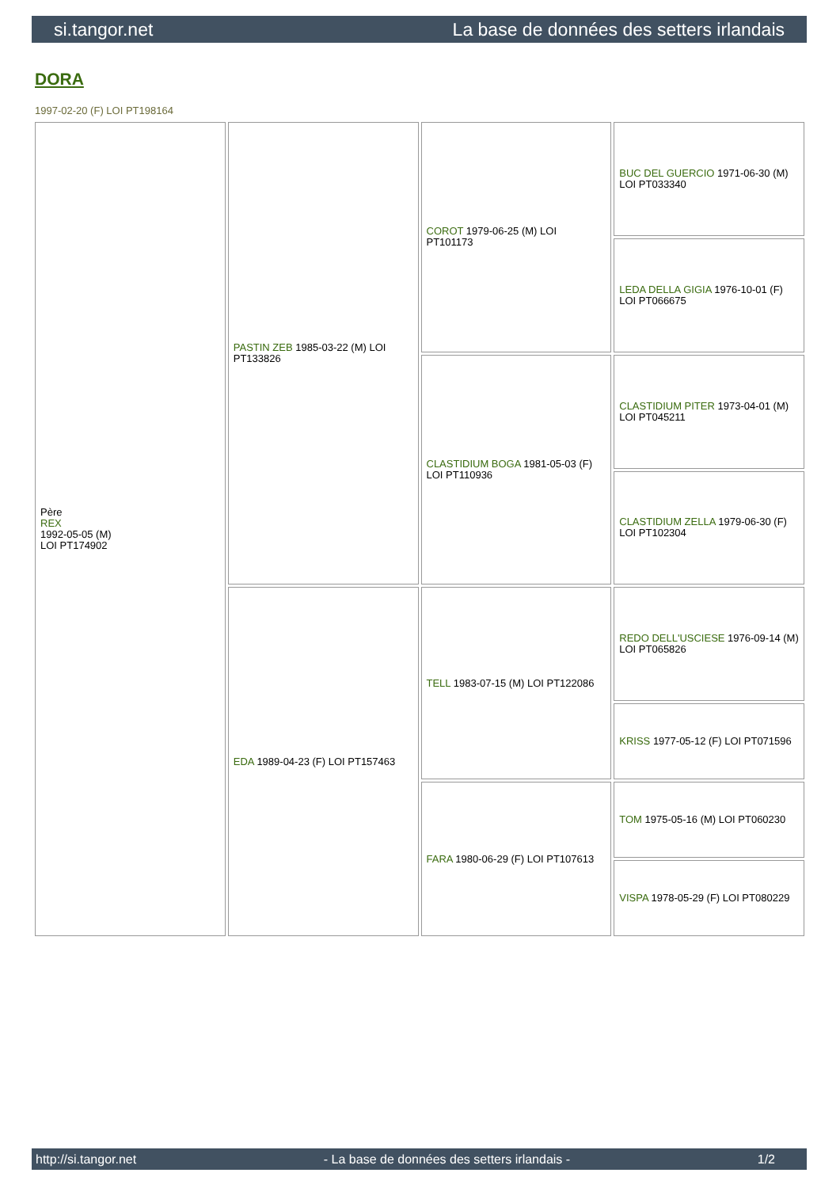si.tangor.net La base de données des setters irlandais
DORA
1997-02-20 (F) LOI PT198164
| Père REX 1992-05-05 (M) LOI PT174902 | PASTIN ZEB 1985-03-22 (M) LOI PT133826 | COROT 1979-06-25 (M) LOI PT101173 | BUC DEL GUERCIO 1971-06-30 (M) LOI PT033340 |
| | | | LEDA DELLA GIGIA 1976-10-01 (F) LOI PT066675 |
| | | CLASTIDIUM BOGA 1981-05-03 (F) LOI PT110936 | CLASTIDIUM PITER 1973-04-01 (M) LOI PT045211 |
| | | | CLASTIDIUM ZELLA 1979-06-30 (F) LOI PT102304 |
| | EDA 1989-04-23 (F) LOI PT157463 | TELL 1983-07-15 (M) LOI PT122086 | REDO DELL'USCIESE 1976-09-14 (M) LOI PT065826 |
| | | | KRISS 1977-05-12 (F) LOI PT071596 |
| | | FARA 1980-06-29 (F) LOI PT107613 | TOM 1975-05-16 (M) LOI PT060230 |
| | | | VISPA 1978-05-29 (F) LOI PT080229 |
http://si.tangor.net - La base de données des setters irlandais - 1/2